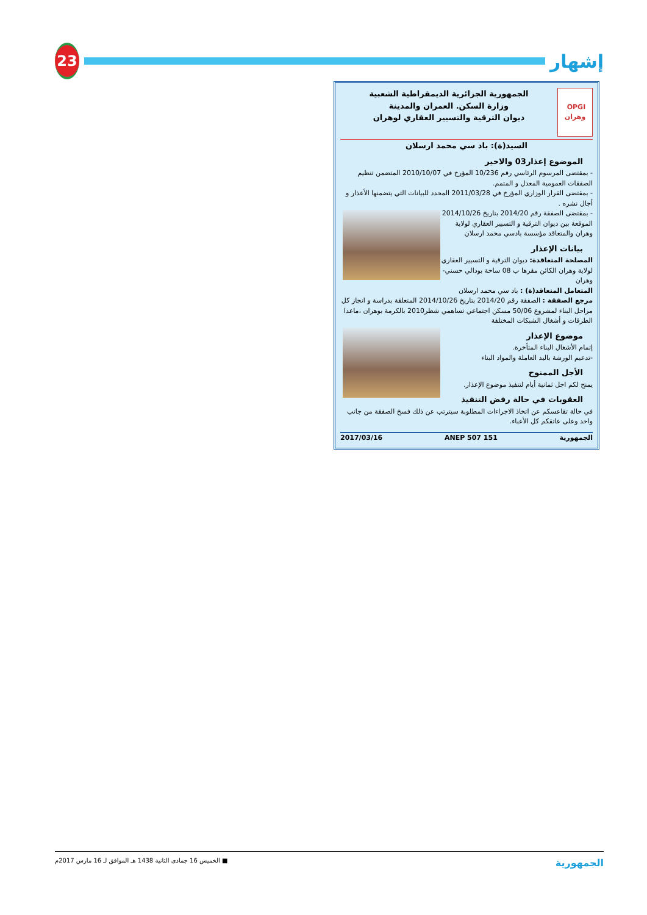23
إشهار
OPGI
وهران
الجمهورية الجزائرية الديمقراطية الشعبية
وزارة السكن. العمران والمدينة
ديوان الترقية والتسيير العقاري لوهران
السيد(ة): باد سي محمد ارسلان
الموضوع إعذار03 والاخير
- بمقتضى المرسوم الرئاسي رقم 10/236 المؤرخ في 2010/10/07 المتضمن تنظيم الصفقات العمومية المعدل و المتمم.
- بمقتضى القرار الوزاري المؤرخ في 2011/03/28 المحدد للبيانات التي يتضمنها الأعذار و أجال نشره .
- بمقتضى الصفقة رقم 2014/20 بتاريخ 2014/10/26 الموقعة بين ديوان الترقية و التسيير العقاري لولاية وهران والمتعاقد مؤسسة بادسي محمد ارسلان
بيانات الإعذار
المصلحة المتعاقدة: ديوان الترقية و التسيير العقاري لولاية وهران الكائن مقرها ب 08 ساحة بودالي حسني- وهران
المتعامل المتعاقد(ة) : باد سي محمد ارسلان
مرجع الصفقة : الصفقة رقم 2014/20 بتاريخ 2014/10/26 المتعلقة بدراسة و انجاز كل مراحل البناء لمشروع 50/06 مسكن اجتماعي تساهمي شطر2010 بالكرمة بوهران ،ماعدا الطرقات و أشغال الشبكات المختلفة
موضوع الإعذار
إتمام الأشغال البناء المتأخرة.
-تدعيم الورشة باليد العاملة والمواد البناء
الأجل الممنوح
يمنح لكم اجل ثمانية أيام لتنفيذ موضوع الإعذار.
العقوبات في حالة رفض التنفيذ
في حالة تقاعسكم عن اتخاذ الاجراءات المطلوبة سيترتب عن ذلك فسخ الصفقة من جانب واحد وعلى عاتقكم كل الأعباء.
الجمهورية ANEP 507 151 2017/03/16
الجمهورية ■ الخميس 16 جمادى الثانية 1438 هـ الموافق لـ 16 مارس 2017م